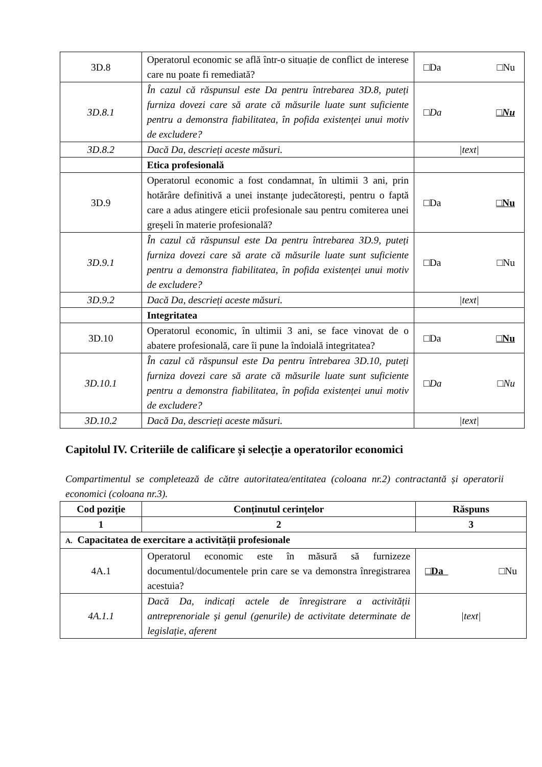| 3D.8 | Operatorul economic se află într-o situație de conflict de interese care nu poate fi remediată? | □Da □Nu |
| 3D.8.1 | În cazul că răspunsul este Da pentru întrebarea 3D.8, puteți furniza dovezi care să arate că măsurile luate sunt suficiente pentru a demonstra fiabilitatea, în pofida existenței unui motiv de excludere? | □Da □Nu |
| 3D.8.2 | Dacă Da, descrieți aceste măsuri. | /text/ |
| | Etica profesională | |
| 3D.9 | Operatorul economic a fost condamnat, în ultimii 3 ani, prin hotărâre definitivă a unei instanțe judecătorești, pentru o faptă care a adus atingere eticii profesionale sau pentru comiterea unei greșeli în materie profesională? | □Da □Nu |
| 3D.9.1 | În cazul că răspunsul este Da pentru întrebarea 3D.9, puteți furniza dovezi care să arate că măsurile luate sunt suficiente pentru a demonstra fiabilitatea, în pofida existenței unui motiv de excludere? | □Da □Nu |
| 3D.9.2 | Dacă Da, descrieți aceste măsuri. | /text/ |
| | Integritatea | |
| 3D.10 | Operatorul economic, în ultimii 3 ani, se face vinovat de o abatere profesională, care îi pune la îndoială integritatea? | □Da □Nu |
| 3D.10.1 | În cazul că răspunsul este Da pentru întrebarea 3D.10, puteți furniza dovezi care să arate că măsurile luate sunt suficiente pentru a demonstra fiabilitatea, în pofida existenței unui motiv de excludere? | □Da □Nu |
| 3D.10.2 | Dacă Da, descrieți aceste măsuri. | /text/ |
Capitolul IV. Criteriile de calificare și selecție a operatorilor economici
Compartimentul se completează de către autoritatea/entitatea (coloana nr.2) contractantă și operatorii economici (coloana nr.3).
| Cod poziție | Conținutul cerințelor | Răspuns |
| --- | --- | --- |
| 1 | 2 | 3 |
| A. Capacitatea de exercitare a activității profesionale | | |
| 4A.1 | Operatorul economic este în măsură să furnizeze documentul/documentele prin care se va demonstra înregistrarea acestuia? | □Da □Nu |
| 4A.1.1 | Dacă Da, indicați actele de înregistrare a activității antreprenoriale și genul (genurile) de activitate determinate de legislație, aferent | /text/ |